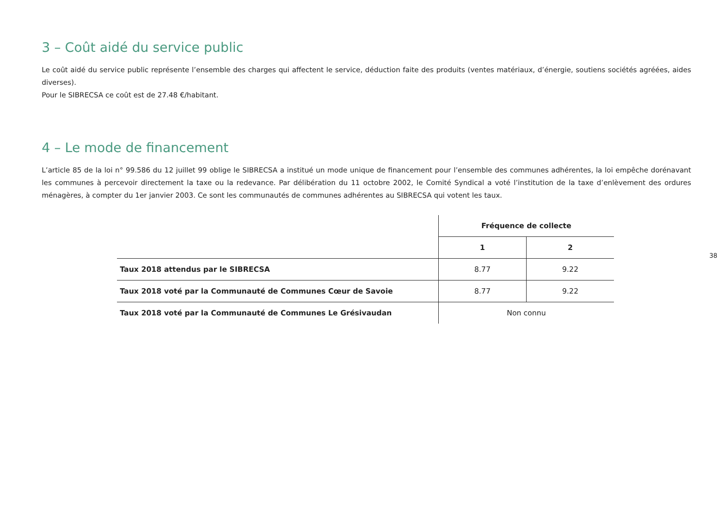38
3 – Coût aidé du service public
Le coût aidé du service public représente l’ensemble des charges qui affectent le service, déduction faite des produits (ventes matériaux, d’énergie, soutiens sociétés agréées, aides diverses).
Pour le SIBRECSA ce coût est de 27.48 €/habitant.
4 – Le mode de financement
L’article 85 de la loi n° 99.586 du 12 juillet 99 oblige le SIBRECSA a institué un mode unique de financement pour l’ensemble des communes adhérentes, la loi empêche dorénavant les communes à percevoir directement la taxe ou la redevance. Par délibération du 11 octobre 2002, le Comité Syndical a voté l’institution de la taxe d’enlèvement des ordures ménagères, à compter du 1er janvier 2003. Ce sont les communautés de communes adhérentes au SIBRECSA qui votent les taux.
| | Fréquence de collecte | |
| --- | --- | --- |
| | 1 | 2 |
| Taux 2018 attendus par le SIBRECSA | 8.77 | 9.22 |
| Taux 2018 voté par la Communauté de Communes Cœur de Savoie | 8.77 | 9.22 |
| Taux 2018 voté par la Communauté de Communes Le Grésivaudan | Non connu | |